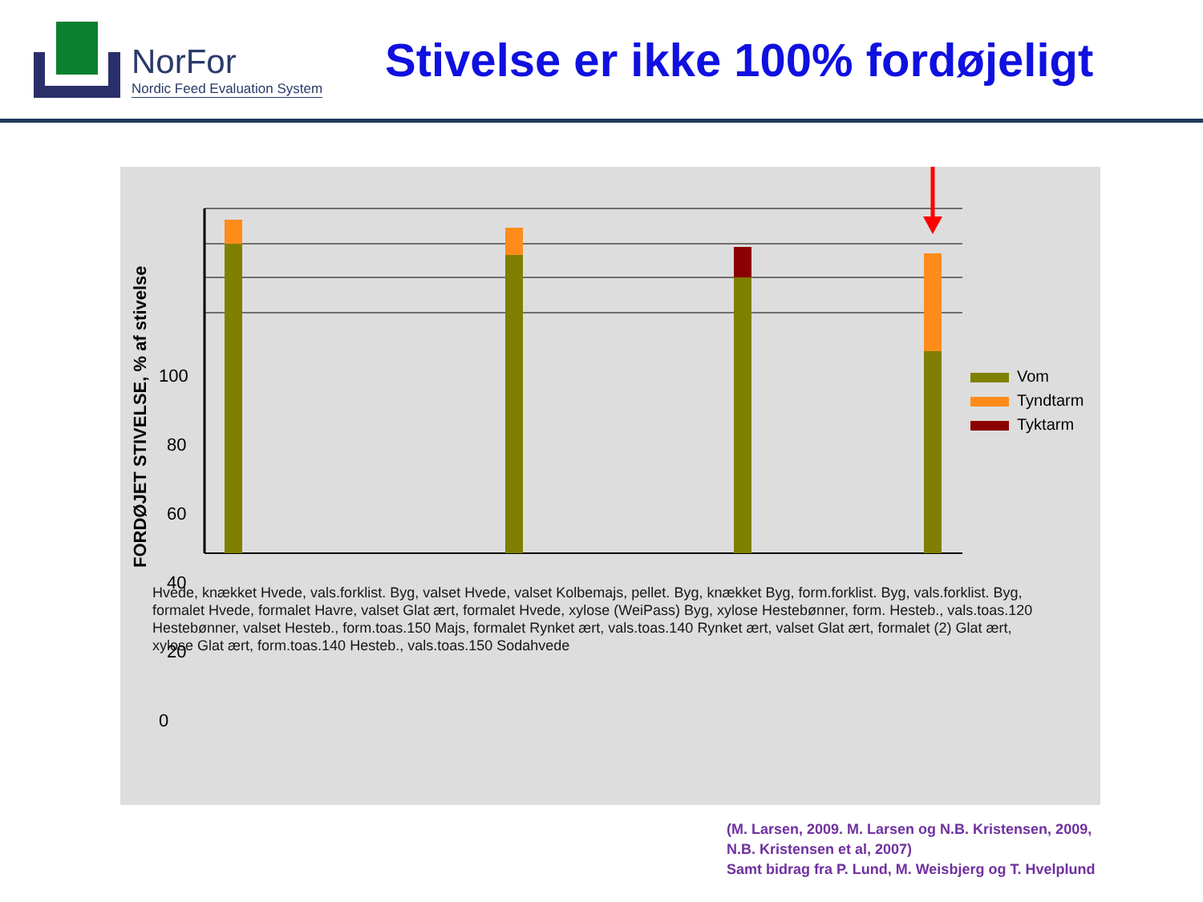NorFor
Nordic Feed Evaluation System
Stivelse er ikke 100% fordøjeligt
FORDØJET STIVELSE, % af stivelse
0
20
40
60
80
100
Vom
Tyndtarm
Tyktarm
Hvede, knækket Hvede, vals.forklist. Byg, valset Hvede, valset Kolbemajs, pellet. Byg, knækket Byg, form.forklist. Byg, vals.forklist. Byg, formalet Hvede, formalet Havre, valset Glat ært, formalet Hvede, xylose (WeiPass) Byg, xylose Hestebønner, form. Hesteb., vals.toas.120 Hestebønner, valset Hesteb., form.toas.150 Majs, formalet Rynket ært, vals.toas.140 Rynket ært, valset Glat ært, formalet (2) Glat ært, xylose Glat ært, form.toas.140 Hesteb., vals.toas.150 Sodahvede
(M. Larsen, 2009. M. Larsen og N.B. Kristensen, 2009,
N.B. Kristensen et al, 2007)
Samt bidrag fra P. Lund, M. Weisbjerg og T. Hvelplund